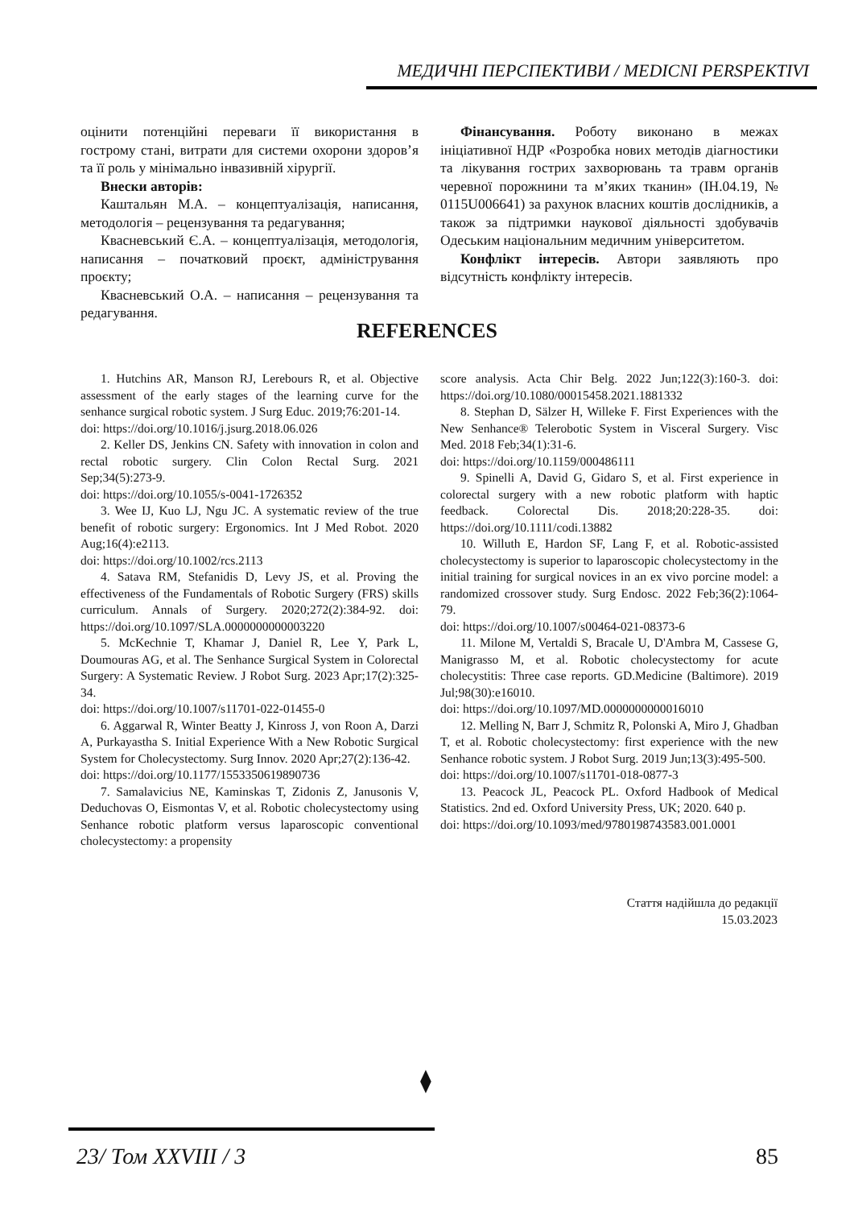МЕДИЧНІ ПЕРСПЕКТИВИ / MEDICNI PERSPEKTIVI
оцінити потенційні переваги її використання в гострому стані, витрати для системи охорони здоров’я та її роль у мінімально інвазивній хірургії.
Внески авторів:
Каштальян М.А. – концептуалізація, написання, методологія – рецензування та редагування;
Квасневський Є.А. – концептуалізація, методологія, написання – початковий проєкт, адміністрування проєкту;
Квасневський О.А. – написання – рецензування та редагування.
Фінансування. Роботу виконано в межах ініціативної НДР «Розробка нових методів діагностики та лікування гострих захворювань та травм органів черевної порожнини та м’яких тканин» (ІН.04.19, № 0115U006641) за рахунок власних коштів дослідників, а також за підтримки наукової діяльності здобувачів Одеським національним медичним університетом.
Конфлікт інтересів. Автори заявляють про відсутність конфлікту інтересів.
REFERENCES
1. Hutchins AR, Manson RJ, Lerebours R, et al. Objective assessment of the early stages of the learning curve for the senhance surgical robotic system. J Surg Educ. 2019;76:201-14.
doi: https://doi.org/10.1016/j.jsurg.2018.06.026
2. Keller DS, Jenkins CN. Safety with innovation in colon and rectal robotic surgery. Clin Colon Rectal Surg. 2021 Sep;34(5):273-9.
doi: https://doi.org/10.1055/s-0041-1726352
3. Wee IJ, Kuo LJ, Ngu JC. A systematic review of the true benefit of robotic surgery: Ergonomics. Int J Med Robot. 2020 Aug;16(4):e2113.
doi: https://doi.org/10.1002/rcs.2113
4. Satava RM, Stefanidis D, Levy JS, et al. Proving the effectiveness of the Fundamentals of Robotic Surgery (FRS) skills curriculum. Annals of Surgery. 2020;272(2):384-92. doi: https://doi.org/10.1097/SLA.0000000000003220
5. McKechnie T, Khamar J, Daniel R, Lee Y, Park L, Doumouras AG, et al. The Senhance Surgical System in Colorectal Surgery: A Systematic Review. J Robot Surg. 2023 Apr;17(2):325-34.
doi: https://doi.org/10.1007/s11701-022-01455-0
6. Aggarwal R, Winter Beatty J, Kinross J, von Roon A, Darzi A, Purkayastha S. Initial Experience With a New Robotic Surgical System for Cholecystectomy. Surg Innov. 2020 Apr;27(2):136-42.
doi: https://doi.org/10.1177/1553350619890736
7. Samalavicius NE, Kaminskas T, Zidonis Z, Janusonis V, Deduchovas O, Eismontas V, et al. Robotic cholecystectomy using Senhance robotic platform versus laparoscopic conventional cholecystectomy: a propensity
score analysis. Acta Chir Belg. 2022 Jun;122(3):160-3. doi: https://doi.org/10.1080/00015458.2021.1881332
8. Stephan D, Sälzer H, Willeke F. First Experiences with the New Senhance® Telerobotic System in Visceral Surgery. Visc Med. 2018 Feb;34(1):31-6.
doi: https://doi.org/10.1159/000486111
9. Spinelli A, David G, Gidaro S, et al. First experience in colorectal surgery with a new robotic platform with haptic feedback. Colorectal Dis. 2018;20:228-35. doi: https://doi.org/10.1111/codi.13882
10. Willuth E, Hardon SF, Lang F, et al. Robotic-assisted cholecystectomy is superior to laparoscopic cholecystectomy in the initial training for surgical novices in an ex vivo porcine model: a randomized crossover study. Surg Endosc. 2022 Feb;36(2):1064-79.
doi: https://doi.org/10.1007/s00464-021-08373-6
11. Milone M, Vertaldi S, Bracale U, D'Ambra M, Cassese G, Manigrasso M, et al. Robotic cholecystectomy for acute cholecystitis: Three case reports. GD.Medicine (Baltimore). 2019 Jul;98(30):e16010.
doi: https://doi.org/10.1097/MD.0000000000016010
12. Melling N, Barr J, Schmitz R, Polonski A, Miro J, Ghadban T, et al. Robotic cholecystectomy: first experience with the new Senhance robotic system. J Robot Surg. 2019 Jun;13(3):495-500.
doi: https://doi.org/10.1007/s11701-018-0877-3
13. Peacock JL, Peacock PL. Oxford Hadbook of Medical Statistics. 2nd ed. Oxford University Press, UK; 2020. 640 p.
doi: https://doi.org/10.1093/med/9780198743583.001.0001
Стаття надійшла до редакції
15.03.2023
⧫
23/ Том XXVIII / 3 85